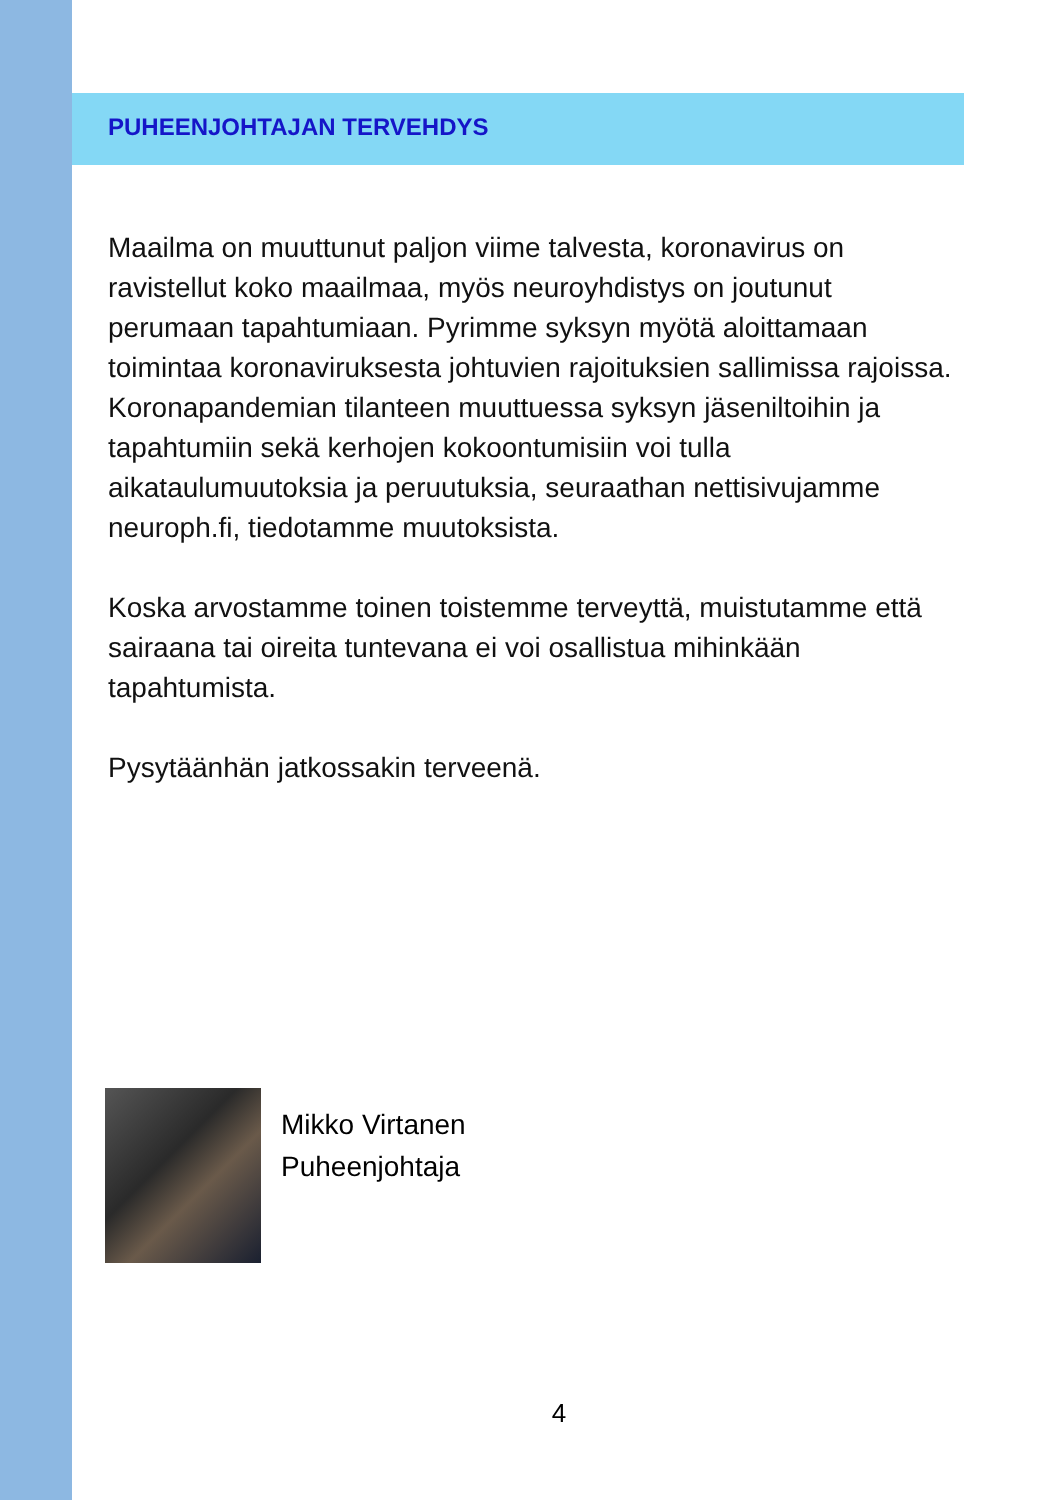PUHEENJOHTAJAN TERVEHDYS
Maailma on muuttunut paljon viime talvesta, koronavirus on ravistellut koko maailmaa, myös neuroyhdistys on joutunut perumaan tapahtumiaan. Pyrimme syksyn myötä aloittamaan toimintaa koronaviruksesta johtuvien rajoituksien sallimissa rajoissa. Koronapandemian tilanteen muuttuessa syksyn jäseniltoihin ja tapahtumiin sekä kerhojen kokoontumisiin voi tulla aikataulumuutoksia ja peruutuksia, seuraathan nettisivujamme neuroph.fi, tiedotamme muutoksista.
Koska arvostamme toinen toistemme terveyttä, muistutamme että sairaana tai oireita tuntevana ei voi osallistua mihinkään tapahtumista.
Pysytäänhän jatkossakin terveenä.
Mikko Virtanen
Puheenjohtaja
4